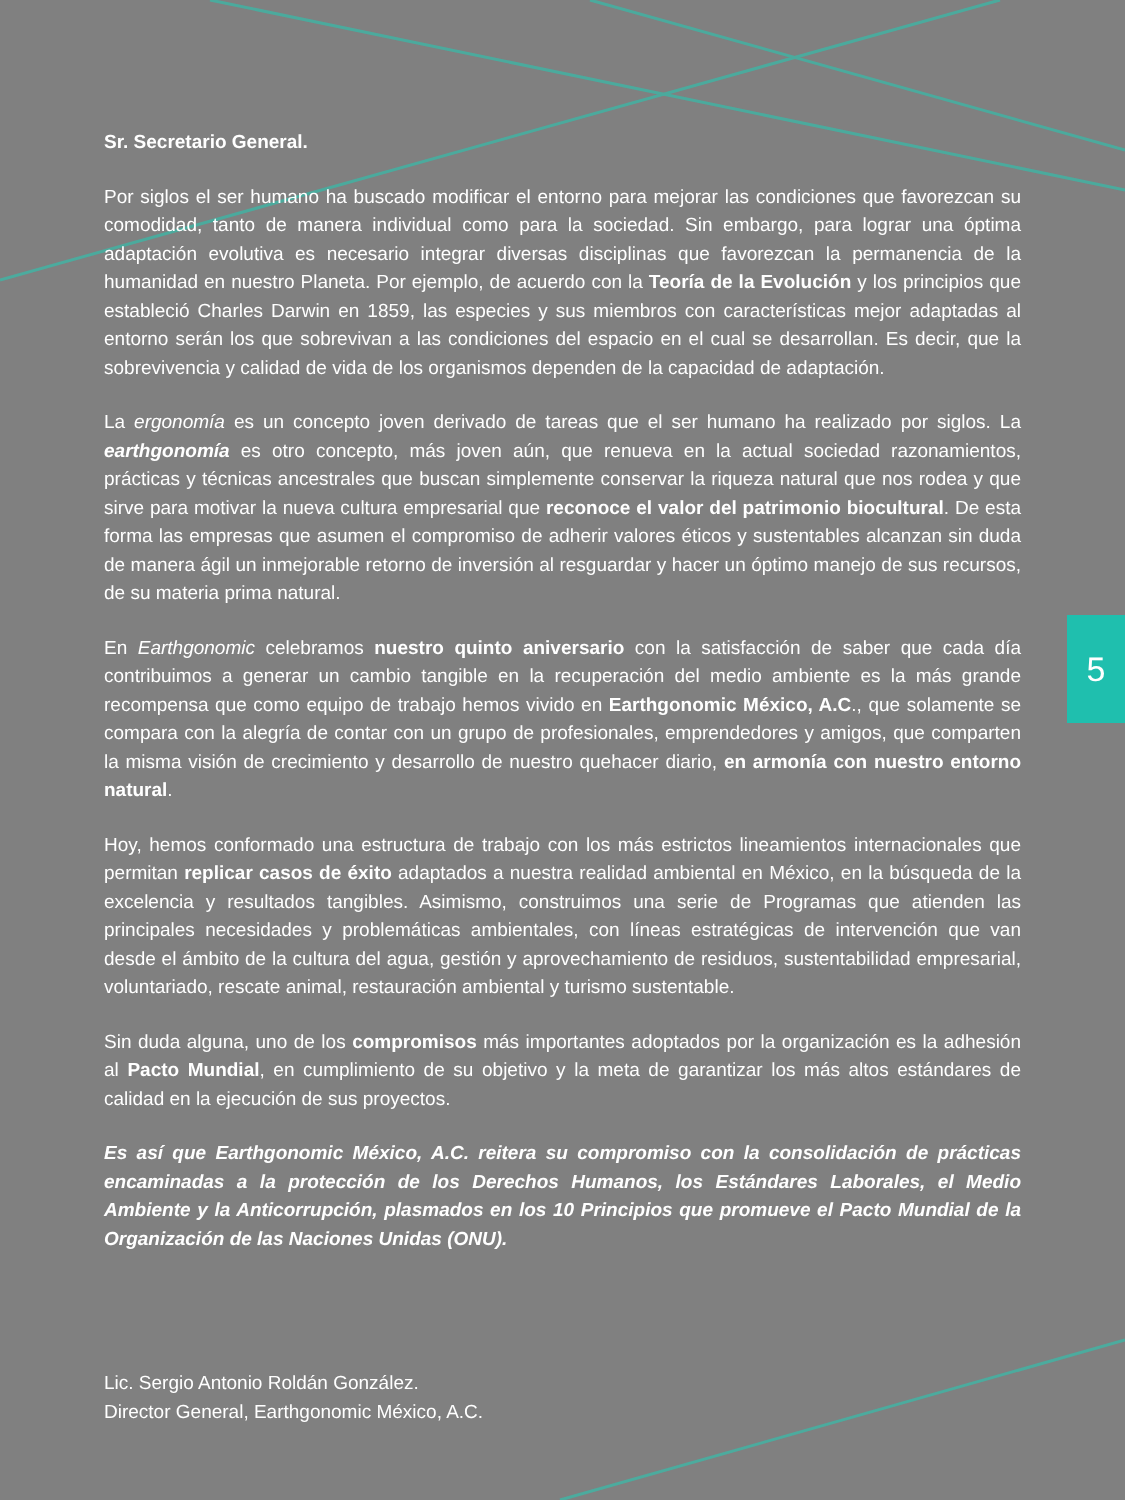5
Sr. Secretario General.
Por siglos el ser humano ha buscado modificar el entorno para mejorar las condiciones que favorezcan su comodidad, tanto de manera individual como para la sociedad. Sin embargo, para lograr una óptima adaptación evolutiva es necesario integrar diversas disciplinas que favorezcan la permanencia de la humanidad en nuestro Planeta. Por ejemplo, de acuerdo con la Teoría de la Evolución y los principios que estableció Charles Darwin en 1859, las especies y sus miembros con características mejor adaptadas al entorno serán los que sobrevivan a las condiciones del espacio en el cual se desarrollan. Es decir, que la sobrevivencia y calidad de vida de los organismos dependen de la capacidad de adaptación.
La ergonomía es un concepto joven derivado de tareas que el ser humano ha realizado por siglos. La earthgonomía es otro concepto, más joven aún, que renueva en la actual sociedad razonamientos, prácticas y técnicas ancestrales que buscan simplemente conservar la riqueza natural que nos rodea y que sirve para motivar la nueva cultura empresarial que reconoce el valor del patrimonio biocultural. De esta forma las empresas que asumen el compromiso de adherir valores éticos y sustentables alcanzan sin duda de manera ágil un inmejorable retorno de inversión al resguardar y hacer un óptimo manejo de sus recursos, de su materia prima natural.
En Earthgonomic celebramos nuestro quinto aniversario con la satisfacción de saber que cada día contribuimos a generar un cambio tangible en la recuperación del medio ambiente es la más grande recompensa que como equipo de trabajo hemos vivido en Earthgonomic México, A.C., que solamente se compara con la alegría de contar con un grupo de profesionales, emprendedores y amigos, que comparten la misma visión de crecimiento y desarrollo de nuestro quehacer diario, en armonía con nuestro entorno natural.
Hoy, hemos conformado una estructura de trabajo con los más estrictos lineamientos internacionales que permitan replicar casos de éxito adaptados a nuestra realidad ambiental en México, en la búsqueda de la excelencia y resultados tangibles. Asimismo, construimos una serie de Programas que atienden las principales necesidades y problemáticas ambientales, con líneas estratégicas de intervención que van desde el ámbito de la cultura del agua, gestión y aprovechamiento de residuos, sustentabilidad empresarial, voluntariado, rescate animal, restauración ambiental y turismo sustentable.
Sin duda alguna, uno de los compromisos más importantes adoptados por la organización es la adhesión al Pacto Mundial, en cumplimiento de su objetivo y la meta de garantizar los más altos estándares de calidad en la ejecución de sus proyectos.
Es así que Earthgonomic México, A.C. reitera su compromiso con la consolidación de prácticas encaminadas a la protección de los Derechos Humanos, los Estándares Laborales, el Medio Ambiente y la Anticorrupción, plasmados en los 10 Principios que promueve el Pacto Mundial de la Organización de las Naciones Unidas (ONU).
Lic. Sergio Antonio Roldán González.
Director General, Earthgonomic México, A.C.